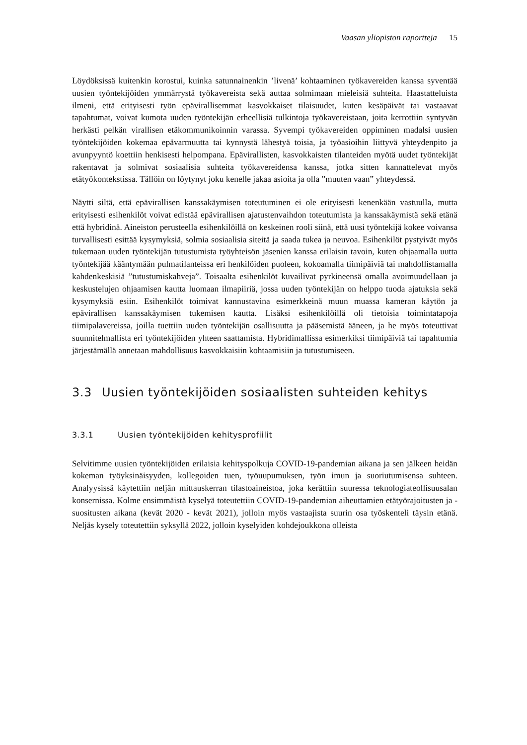Vaasan yliopiston raportteja 15
Löydöksissä kuitenkin korostui, kuinka satunnainenkin ’livenä’ kohtaaminen työkavereiden kanssa syventää uusien työntekijöiden ymmärrystä työkavereista sekä auttaa solmimaan mieleisiä suhteita. Haastatteluista ilmeni, että erityisesti työn epävirallisemmat kasvokkaiset tilaisuudet, kuten kesäpäivät tai vastaavat tapahtumat, voivat kumota uuden työntekijän erheellisiä tulkintoja työkavereistaan, joita kerrottiin syntyvän herkästi pelkän virallisen etäkommunikoinnin varassa. Syvempi työkavereiden oppiminen madalsi uusien työntekijöiden kokemaa epävarmuutta tai kynnystä lähestyä toisia, ja työasioihin liittyvä yhteydenpito ja avunpyyntö koettiin henkisesti helpompana. Epävirallisten, kasvokkaisten tilanteiden myötä uudet työntekijät rakentavat ja solmivat sosiaalisia suhteita työkavereidensa kanssa, jotka sitten kannattelevat myös etätyökontekstissa. Tällöin on löytynyt joku kenelle jakaa asioita ja olla ”muuten vaan” yhteydessä.
Näytti siltä, että epävirallisen kanssakäymisen toteutuminen ei ole erityisesti kenenkään vastuulla, mutta erityisesti esihenkilöt voivat edistää epävirallisen ajatustenvaihdon toteutumista ja kanssakäymistä sekä etänä että hybridinä. Aineiston perusteella esihenkilöillä on keskeinen rooli siinä, että uusi työntekijä kokee voivansa turvallisesti esittää kysymyksiä, solmia sosiaalisia siteitä ja saada tukea ja neuvoa. Esihenkilöt pystyivät myös tukemaan uuden työntekijän tutustumista työyhteisön jäsenien kanssa erilaisin tavoin, kuten ohjaamalla uutta työntekijää kääntymään pulmatilanteissa eri henkilöiden puoleen, kokoamalla tiimipäiviä tai mahdollistamalla kahdenkeskisiä ”tutustumiskahveja”. Toisaalta esihenkilöt kuvailivat pyrkineensä omalla avoimuudellaan ja keskustelujen ohjaamisen kautta luomaan ilmapiiriä, jossa uuden työntekijän on helppo tuoda ajatuksia sekä kysymyksiä esiin. Esihenkilöt toimivat kannustavina esimerkkeinä muun muassa kameran käytön ja epävirallisen kanssakäymisen tukemisen kautta. Lisäksi esihenkilöillä oli tietoisia toimintatapoja tiimipalavereissa, joilla tuettiin uuden työntekijän osallisuutta ja pääsemistä ääneen, ja he myös toteuttivat suunnitelmallista eri työntekijöiden yhteen saattamista. Hybridimallissa esimerkiksi tiimipäiviä tai tapahtumia järjestämällä annetaan mahdollisuus kasvokkaisiin kohtaamisiin ja tutustumiseen.
3.3 Uusien työntekijöiden sosiaalisten suhteiden kehitys
3.3.1 Uusien työntekijöiden kehitysprofiilit
Selvitimme uusien työntekijöiden erilaisia kehityspolkuja COVID-19-pandemian aikana ja sen jälkeen heidän kokeman työyksinäisyyden, kollegoiden tuen, työuupumuksen, työn imun ja suoriutumisensa suhteen. Analyysissä käytettiin neljän mittauskerran tilastoaineistoa, joka kerättiin suuressa teknologiateollisuusalan konsernissa. Kolme ensimmäistä kyselyä toteutettiin COVID-19-pandemian aiheuttamien etätyörajoitusten ja -suositusten aikana (kevät 2020 - kevät 2021), jolloin myös vastaajista suurin osa työskenteli täysin etänä. Neljäs kysely toteutettiin syksyllä 2022, jolloin kyselyiden kohdejoukkona olleista